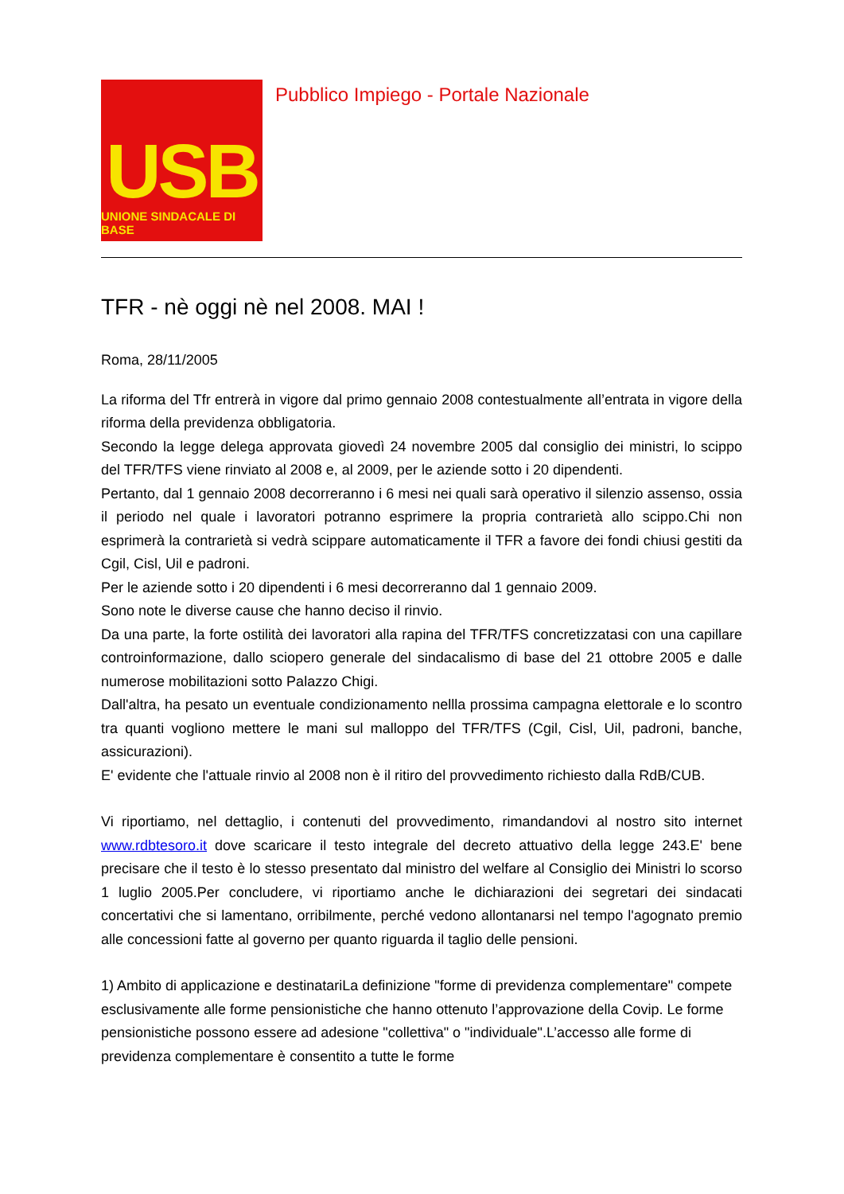USB
UNIONE SINDACALE DI BASE
Pubblico Impiego - Portale Nazionale
TFR - nè oggi nè nel 2008. MAI !
Roma, 28/11/2005
La riforma del Tfr entrerà in vigore dal primo gennaio 2008 contestualmente all’entrata in vigore della riforma della previdenza obbligatoria.
Secondo la legge delega approvata giovedì 24 novembre 2005 dal consiglio dei ministri, lo scippo del TFR/TFS viene rinviato al 2008 e, al 2009, per le aziende sotto i 20 dipendenti.
Pertanto, dal 1 gennaio 2008 decorreranno i 6 mesi nei quali sarà operativo il silenzio assenso, ossia il periodo nel quale i lavoratori potranno esprimere la propria contrarietà allo scippo.Chi non esprimerà la contrarietà si vedrà scippare automaticamente il TFR a favore dei fondi chiusi gestiti da Cgil, Cisl, Uil e padroni.
Per le aziende sotto i 20 dipendenti i 6 mesi decorreranno dal 1 gennaio 2009.
Sono note le diverse cause che hanno deciso il rinvio.
Da una parte, la forte ostilità dei lavoratori alla rapina del TFR/TFS concretizzatasi con una capillare controinformazione, dallo sciopero generale del sindacalismo di base del 21 ottobre 2005 e dalle numerose mobilitazioni sotto Palazzo Chigi.
Dall'altra, ha pesato un eventuale condizionamento nellla prossima campagna elettorale e lo scontro tra quanti vogliono mettere le mani sul malloppo del TFR/TFS (Cgil, Cisl, Uil, padroni, banche, assicurazioni).
E' evidente che l'attuale rinvio al 2008 non è il ritiro del provvedimento richiesto dalla RdB/CUB.
Vi riportiamo, nel dettaglio, i contenuti del provvedimento, rimandandovi al nostro sito internet www.rdbtesoro.it dove scaricare il testo integrale del decreto attuativo della legge 243.E' bene precisare che il testo è lo stesso presentato dal ministro del welfare al Consiglio dei Ministri lo scorso 1 luglio 2005.Per concludere, vi riportiamo anche le dichiarazioni dei segretari dei sindacati concertativi che si lamentano, orribilmente, perché vedono allontanarsi nel tempo l'agognato premio alle concessioni fatte al governo per quanto riguarda il taglio delle pensioni.
1) Ambito di applicazione e destinatariLa definizione "forme di previdenza complementare" compete esclusivamente alle forme pensionistiche che hanno ottenuto l’approvazione della Covip. Le forme pensionistiche possono essere ad adesione "collettiva" o "individuale".L’accesso alle forme di previdenza complementare è consentito a tutte le forme